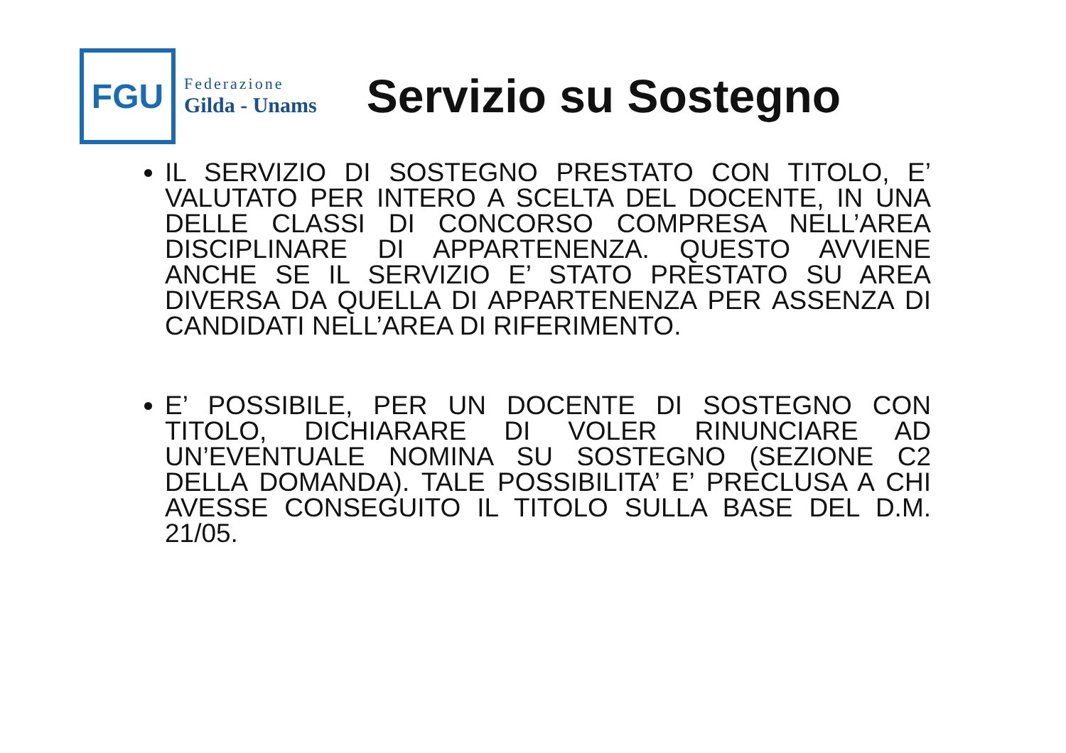FGU
Federazione
Gilda - Unams
Servizio su Sostegno
IL SERVIZIO DI SOSTEGNO PRESTATO CON TITOLO, E’ VALUTATO PER INTERO A SCELTA DEL DOCENTE, IN UNA DELLE CLASSI DI CONCORSO COMPRESA NELL’AREA DISCIPLINARE DI APPARTENENZA. QUESTO AVVIENE ANCHE SE IL SERVIZIO E’ STATO PRESTATO SU AREA DIVERSA DA QUELLA DI APPARTENENZA PER ASSENZA DI CANDIDATI NELL’AREA DI RIFERIMENTO.
E’ POSSIBILE, PER UN DOCENTE DI SOSTEGNO CON TITOLO, DICHIARARE DI VOLER RINUNCIARE AD UN’EVENTUALE NOMINA SU SOSTEGNO (SEZIONE C2 DELLA DOMANDA). TALE POSSIBILITA’ E’ PRECLUSA A CHI AVESSE CONSEGUITO IL TITOLO SULLA BASE DEL D.M. 21/05.